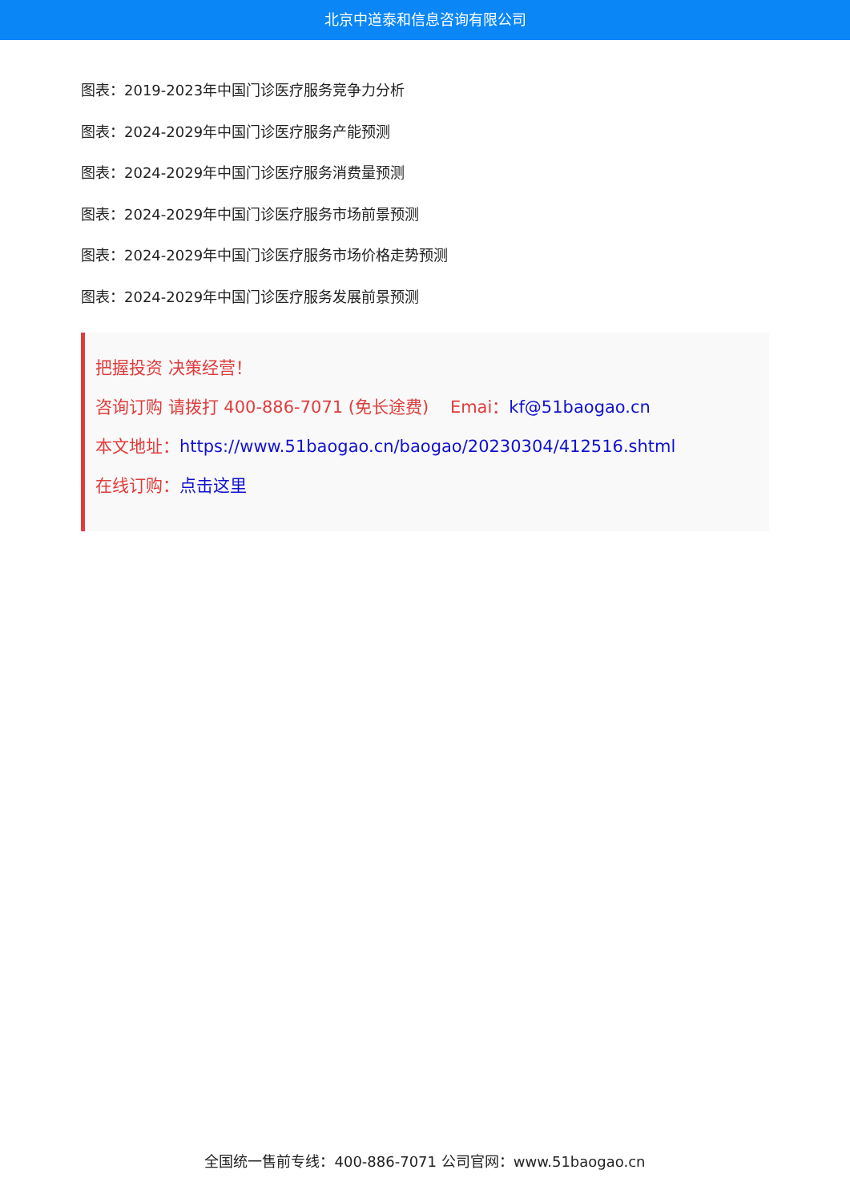北京中道泰和信息咨询有限公司
图表：2019-2023年中国门诊医疗服务竞争力分析
图表：2024-2029年中国门诊医疗服务产能预测
图表：2024-2029年中国门诊医疗服务消费量预测
图表：2024-2029年中国门诊医疗服务市场前景预测
图表：2024-2029年中国门诊医疗服务市场价格走势预测
图表：2024-2029年中国门诊医疗服务发展前景预测
把握投资 决策经营！
咨询订购 请拨打 400-886-7071 (免长途费) Emai：kf@51baogao.cn
本文地址：https://www.51baogao.cn/baogao/20230304/412516.shtml
在线订购：点击这里
全国统一售前专线：400-886-7071 公司官网：www.51baogao.cn